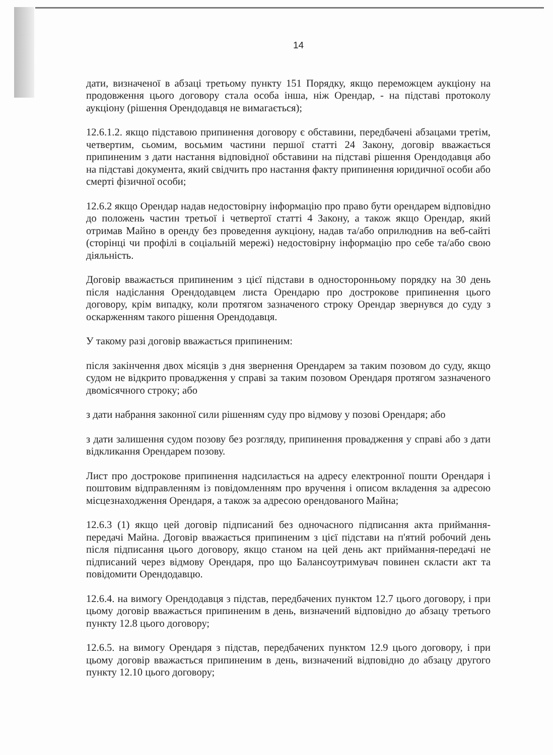14
дати, визначеної в абзаці третьому пункту 151 Порядку, якщо переможцем аукціону на продовження цього договору стала особа інша, ніж Орендар, - на підставі протоколу аукціону (рішення Орендодавця не вимагається);
12.6.1.2. якщо підставою припинення договору є обставини, передбачені абзацами третім, четвертим, сьомим, восьмим частини першої статті 24 Закону, договір вважається припиненим з дати настання відповідної обставини на підставі рішення Орендодавця або на підставі документа, який свідчить про настання факту припинення юридичної особи або смерті фізичної особи;
12.6.2 якщо Орендар надав недостовірну інформацію про право бути орендарем відповідно до положень частин третьої і четвертої статті 4 Закону, а також якщо Орендар, який отримав Майно в оренду без проведення аукціону, надав та/або оприлюднив на веб-сайті (сторінці чи профілі в соціальній мережі) недостовірну інформацію про себе та/або свою діяльність.
Договір вважається припиненим з цієї підстави в односторонньому порядку на 30 день після надіслання Орендодавцем листа Орендарю про дострокове припинення цього договору, крім випадку, коли протягом зазначеного строку Орендар звернувся до суду з оскарженням такого рішення Орендодавця.
У такому разі договір вважається припиненим:
після закінчення двох місяців з дня звернення Орендарем за таким позовом до суду, якщо судом не відкрито провадження у справі за таким позовом Орендаря протягом зазначеного двомісячного строку; або
з дати набрання законної сили рішенням суду про відмову у позові Орендаря; або
з дати залишення судом позову без розгляду, припинення провадження у справі або з дати відкликання Орендарем позову.
Лист про дострокове припинення надсилається на адресу електронної пошти Орендаря і поштовим відправленням із повідомленням про вручення і описом вкладення за адресою місцезнаходження Орендаря, а також за адресою орендованого Майна;
12.6.3 (1) якщо цей договір підписаний без одночасного підписання акта приймання-передачі Майна. Договір вважається припиненим з цієї підстави на п'ятий робочий день після підписання цього договору, якщо станом на цей день акт приймання-передачі не підписаний через відмову Орендаря, про що Балансоутримувач повинен скласти акт та повідомити Орендодавцю.
12.6.4. на вимогу Орендодавця з підстав, передбачених пунктом 12.7 цього договору, і при цьому договір вважається припиненим в день, визначений відповідно до абзацу третього пункту 12.8 цього договору;
12.6.5. на вимогу Орендаря з підстав, передбачених пунктом 12.9 цього договору, і при цьому договір вважається припиненим в день, визначений відповідно до абзацу другого пункту 12.10 цього договору;